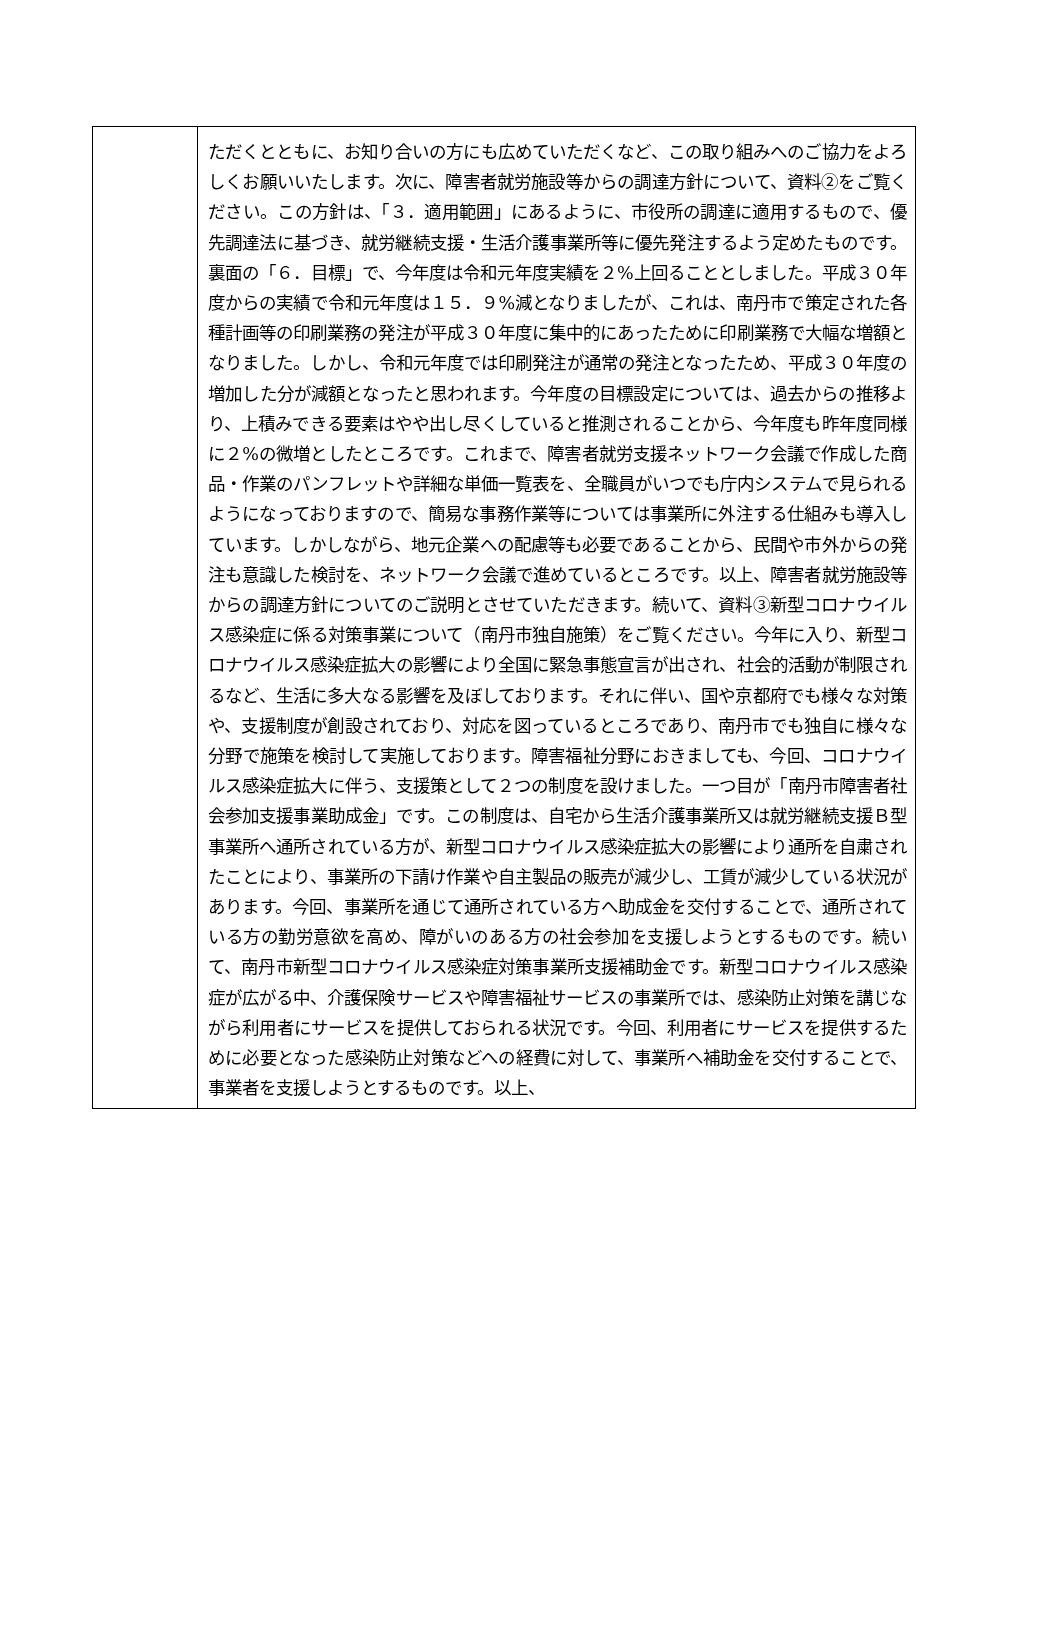| | ただくとともに、お知り合いの方にも広めていただくなど、この取り組みへのご協力をよろしくお願いいたします。次に、障害者就労施設等からの調達方針について、資料②をご覧ください。この方針は、「３．適用範囲」にあるように、市役所の調達に適用するもので、優先調達法に基づき、就労継続支援・生活介護事業所等に優先発注するよう定めたものです。裏面の「６．目標」で、今年度は令和元年度実績を２%上回ることとしました。平成３０年度からの実績で令和元年度は１５．９%減となりましたが、これは、南丹市で策定された各種計画等の印刷業務の発注が平成３０年度に集中的にあったために印刷業務で大幅な増額となりました。しかし、令和元年度では印刷発注が通常の発注となったため、平成３０年度の増加した分が減額となったと思われます。今年度の目標設定については、過去からの推移より、上積みできる要素はやや出し尽くしていると推測されることから、今年度も昨年度同様に２%の微増としたところです。これまで、障害者就労支援ネットワーク会議で作成した商品・作業のパンフレットや詳細な単価一覧表を、全職員がいつでも庁内システムで見られるようになっておりますので、簡易な事務作業等については事業所に外注する仕組みも導入しています。しかしながら、地元企業への配慮等も必要であることから、民間や市外からの発注も意識した検討を、ネットワーク会議で進めているところです。以上、障害者就労施設等からの調達方針についてのご説明とさせていただきます。続いて、資料③新型コロナウイルス感染症に係る対策事業について（南丹市独自施策）をご覧ください。今年に入り、新型コロナウイルス感染症拡大の影響により全国に緊急事態宣言が出され、社会的活動が制限されるなど、生活に多大なる影響を及ぼしております。それに伴い、国や京都府でも様々な対策や、支援制度が創設されており、対応を図っているところであり、南丹市でも独自に様々な分野で施策を検討して実施しております。障害福祉分野におきましても、今回、コロナウイルス感染症拡大に伴う、支援策として２つの制度を設けました。一つ目が「南丹市障害者社会参加支援事業助成金」です。この制度は、自宅から生活介護事業所又は就労継続支援Ｂ型事業所へ通所されている方が、新型コロナウイルス感染症拡大の影響により通所を自粛されたことにより、事業所の下請け作業や自主製品の販売が減少し、工賃が減少している状況があります。今回、事業所を通じて通所されている方へ助成金を交付することで、通所されている方の勤労意欲を高め、障がいのある方の社会参加を支援しようとするものです。続いて、南丹市新型コロナウイルス感染症対策事業所支援補助金です。新型コロナウイルス感染症が広がる中、介護保険サービスや障害福祉サービスの事業所では、感染防止対策を講じながら利用者にサービスを提供しておられる状況です。今回、利用者にサービスを提供するために必要となった感染防止対策などへの経費に対して、事業所へ補助金を交付することで、事業者を支援しようとするものです。以上、 |